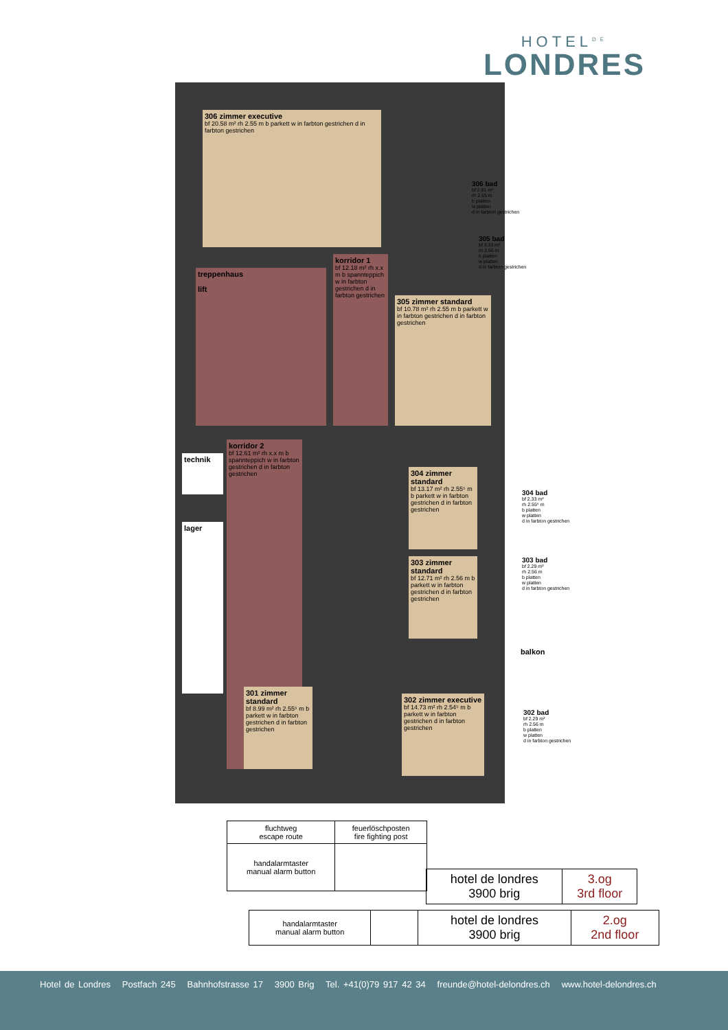HOTEL<sup>DE</sup>
LONDRES
306 zimmer executive
bf 20.58 m² rh 2.55 m b parkett w in farbton gestrichen d in farbton gestrichen
treppenhaus
lift
korridor 1
bf 12.18 m² rh x.x m b spannteppich w in farbton gestrichen d in farbton gestrichen
305 zimmer standard
bf 10.78 m² rh 2.55 m b parkett w in farbton gestrichen d in farbton gestrichen
technik
korridor 2
bf 12.61 m² rh x.x m b spannteppich w in farbton gestrichen d in farbton gestrichen
lager
304 zimmer standard
bf 13.17 m² rh 2.55⁵ m b parkett w in farbton gestrichen d in farbton gestrichen
303 zimmer standard
bf 12.71 m² rh 2.56 m b parkett w in farbton gestrichen d in farbton gestrichen
301 zimmer standard
bf 8.99 m² rh 2.55⁵ m b parkett w in farbton gestrichen d in farbton gestrichen
302 zimmer executive
bf 14.73 m² rh 2.54⁵ m b parkett w in farbton gestrichen d in farbton gestrichen
balkon
306 bad
bf 2.81 m²
rh 2.55 m
b platten
w platten
d in farbton gestrichen
305 bad
bf 3.33 m²
rh 2.56 m
b platten
w platten
d in farbton gestrichen
304 bad
bf 2.33 m²
rh 2.55⁵ m
b platten
w platten
d in farbton gestrichen
303 bad
bf 2.29 m²
rh 2.56 m
b platten
w platten
d in farbton gestrichen
302 bad
bf 2.29 m²
rh 2.56 m
b platten
w platten
d in farbton gestrichen
| fluchtweg escape route | feuerlöschposten fire fighting post |
| handalarmtaster manual alarm button | |
| hotel de londres 3900 brig | 3.og 3rd floor |
| handalarmtaster manual alarm button | | hotel de londres 3900 brig | 2.og 2nd floor |
Hotel de Londres Postfach 245 Bahnhofstrasse 17 3900 Brig Tel. +41(0)79 917 42 34 freunde@hotel-delondres.ch www.hotel-delondres.ch